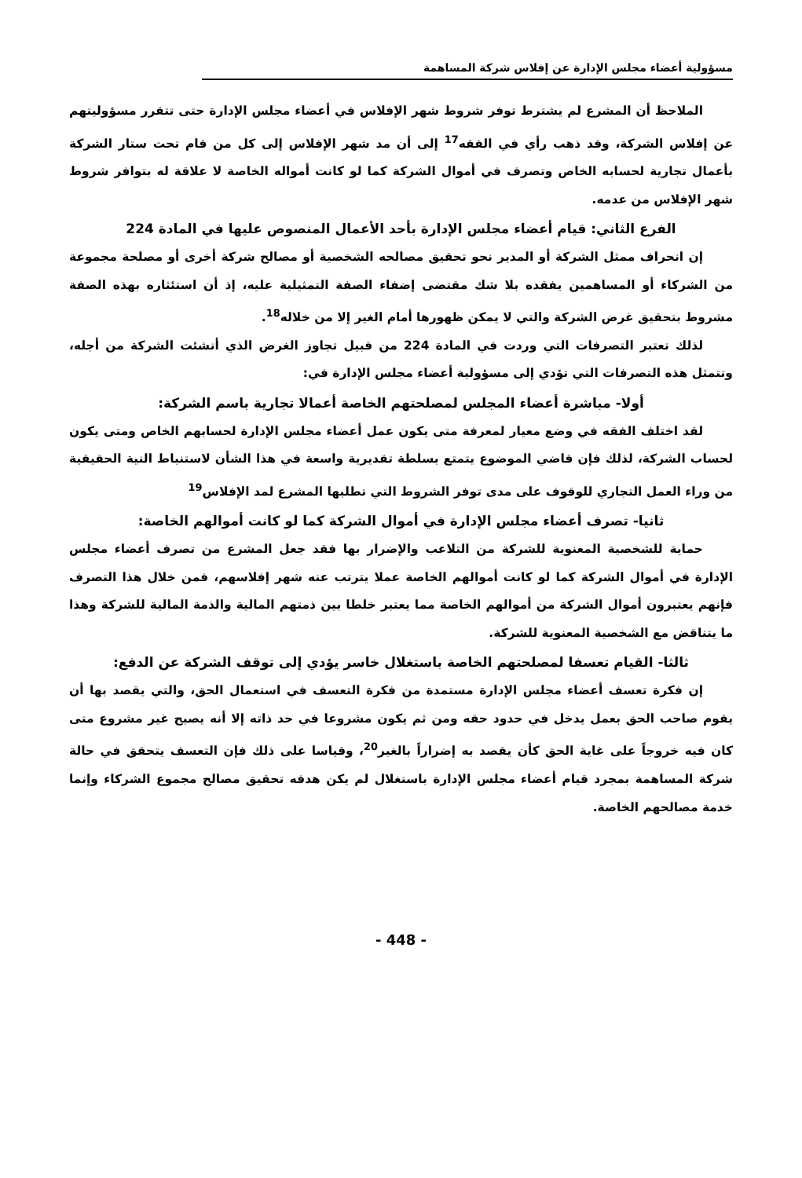مسؤولية أعضاء مجلس الإدارة عن إفلاس شركة المساهمة
الملاحظ أن المشرع لم يشترط توفر شروط شهر الإفلاس في أعضاء مجلس الإدارة حتى تتقرر مسؤوليتهم عن إفلاس الشركة، وقد ذهب رأي في الفقه<sup>17</sup> إلى أن مد شهر الإفلاس إلى كل من قام تحت ستار الشركة بأعمال تجارية لحسابه الخاص وتصرف في أموال الشركة كما لو كانت أمواله الخاصة لا علاقة له بتوافر شروط شهر الإفلاس من عدمه.
الفرع الثاني: قيام أعضاء مجلس الإدارة بأحد الأعمال المنصوص عليها في المادة 224
إن انحراف ممثل الشركة أو المدير نحو تحقيق مصالحه الشخصية أو مصالح شركة أخرى أو مصلحة مجموعة من الشركاء أو المساهمين يفقده بلا شك مقتضى إضفاء الصفة التمثيلية عليه، إذ أن استئثاره بهذه الصفة مشروط بتحقيق غرض الشركة والتي لا يمكن ظهورها أمام الغير إلا من خلاله<sup>18</sup>.
لذلك تعتبر التصرفات التي وردت في المادة 224 من قبيل تجاوز الغرض الذي أنشئت الشركة من أجله، وتتمثل هذه التصرفات التي تؤدي إلى مسؤولية أعضاء مجلس الإدارة في:
أولا- مباشرة أعضاء المجلس لمصلحتهم الخاصة أعمالا تجارية باسم الشركة:
لقد اختلف الفقه في وضع معيار لمعرفة متى يكون عمل أعضاء مجلس الإدارة لحسابهم الخاص ومتى يكون لحساب الشركة، لذلك فإن قاضي الموضوع يتمتع بسلطة تقديرية واسعة في هذا الشأن لاستنباط النية الحقيقية من وراء العمل التجاري للوقوف على مدى توفر الشروط التي تطلبها المشرع لمد الإفلاس<sup>19</sup>
ثانيا- تصرف أعضاء مجلس الإدارة في أموال الشركة كما لو كانت أموالهم الخاصة:
حماية للشخصية المعنوية للشركة من التلاعب والإضرار بها فقد جعل المشرع من تصرف أعضاء مجلس الإدارة في أموال الشركة كما لو كانت أموالهم الخاصة عملا يترتب عنه شهر إفلاسهم، فمن خلال هذا التصرف فإنهم يعتبرون أموال الشركة من أموالهم الخاصة مما يعتبر خلطا بين ذمتهم المالية والذمة المالية للشركة وهذا ما يتناقض مع الشخصية المعنوية للشركة.
ثالثا- القيام تعسفا لمصلحتهم الخاصة باستغلال خاسر يؤدي إلى توقف الشركة عن الدفع:
إن فكرة تعسف أعضاء مجلس الإدارة مستمدة من فكرة التعسف في استعمال الحق، والتي يقصد بها أن يقوم صاحب الحق بعمل يدخل في حدود حقه ومن ثم يكون مشروعا في حد ذاته إلا أنه يصبح غير مشروع متى كان فيه خروجاً على غاية الحق كأن يقصد به إضراراً بالغير<sup>20</sup>، وقياسا على ذلك فإن التعسف يتحقق في حالة شركة المساهمة بمجرد قيام أعضاء مجلس الإدارة باستغلال لم يكن هدفه تحقيق مصالح مجموع الشركاء وإنما خدمة مصالحهم الخاصة.
- 448 -